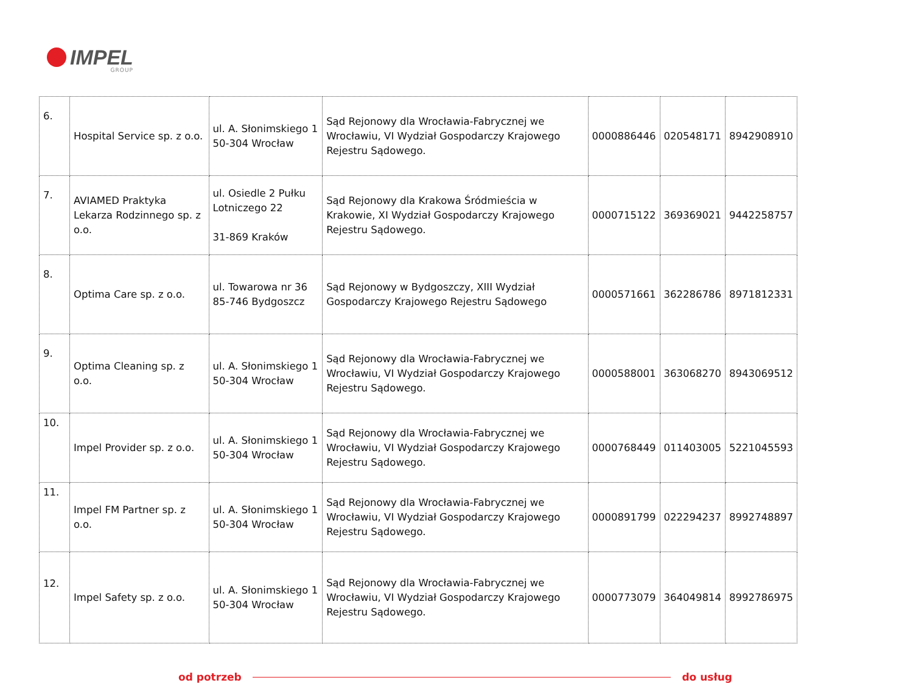IMPEL
GROUP
| 6. | Hospital Service sp. z o.o. | ul. A. Słonimskiego 1 50-304 Wrocław | Sąd Rejonowy dla Wrocławia-Fabrycznej we Wrocławiu, VI Wydział Gospodarczy Krajowego Rejestru Sądowego. | 0000886446 | 020548171 | 8942908910 |
| 7. | AVIAMED Praktyka Lekarza Rodzinnego sp. z o.o. | ul. Osiedle 2 Pułku Lotniczego 22 31-869 Kraków | Sąd Rejonowy dla Krakowa Śródmieścia w Krakowie, XI Wydział Gospodarczy Krajowego Rejestru Sądowego. | 0000715122 | 369369021 | 9442258757 |
| 8. | Optima Care sp. z o.o. | ul. Towarowa nr 36 85-746 Bydgoszcz | Sąd Rejonowy w Bydgoszczy, XIII Wydział Gospodarczy Krajowego Rejestru Sądowego | 0000571661 | 362286786 | 8971812331 |
| 9. | Optima Cleaning sp. z o.o. | ul. A. Słonimskiego 1 50-304 Wrocław | Sąd Rejonowy dla Wrocławia-Fabrycznej we Wrocławiu, VI Wydział Gospodarczy Krajowego Rejestru Sądowego. | 0000588001 | 363068270 | 8943069512 |
| 10. | Impel Provider sp. z o.o. | ul. A. Słonimskiego 1 50-304 Wrocław | Sąd Rejonowy dla Wrocławia-Fabrycznej we Wrocławiu, VI Wydział Gospodarczy Krajowego Rejestru Sądowego. | 0000768449 | 011403005 | 5221045593 |
| 11. | Impel FM Partner sp. z o.o. | ul. A. Słonimskiego 1 50-304 Wrocław | Sąd Rejonowy dla Wrocławia-Fabrycznej we Wrocławiu, VI Wydział Gospodarczy Krajowego Rejestru Sądowego. | 0000891799 | 022294237 | 8992748897 |
| 12. | Impel Safety sp. z o.o. | ul. A. Słonimskiego 1 50-304 Wrocław | Sąd Rejonowy dla Wrocławia-Fabrycznej we Wrocławiu, VI Wydział Gospodarczy Krajowego Rejestru Sądowego. | 0000773079 | 364049814 | 8992786975 |
od potrzeb do usług